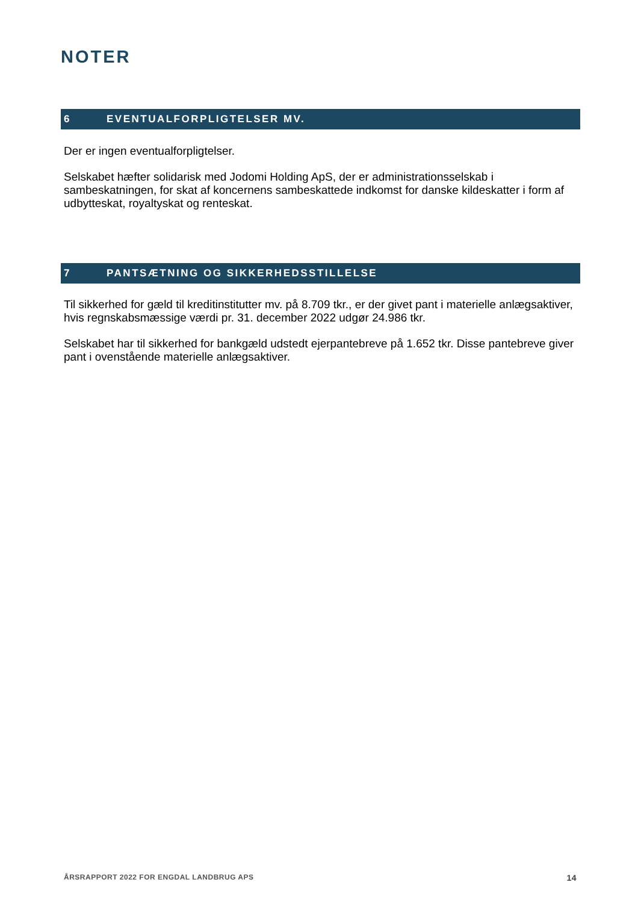NOTER
6 EVENTUALFORPLIGTELSER MV.
Der er ingen eventualforpligtelser.
Selskabet hæfter solidarisk med Jodomi Holding ApS, der er administrationsselskab i sambeskatningen, for skat af koncernens sambeskattede indkomst for danske kildeskatter i form af udbytteskat, royaltyskat og renteskat.
7 PANTSÆTNING OG SIKKERHEDSSTILLELSE
Til sikkerhed for gæld til kreditinstitutter mv. på 8.709 tkr., er der givet pant i materielle anlægsaktiver, hvis regnskabsmæssige værdi pr. 31. december 2022 udgør 24.986 tkr.
Selskabet har til sikkerhed for bankgæld udstedt ejerpantebreve på 1.652 tkr. Disse pantebreve giver pant i ovenstående materielle anlægsaktiver.
ÅRSRAPPORT 2022 FOR ENGDAL LANDBRUG APS 14